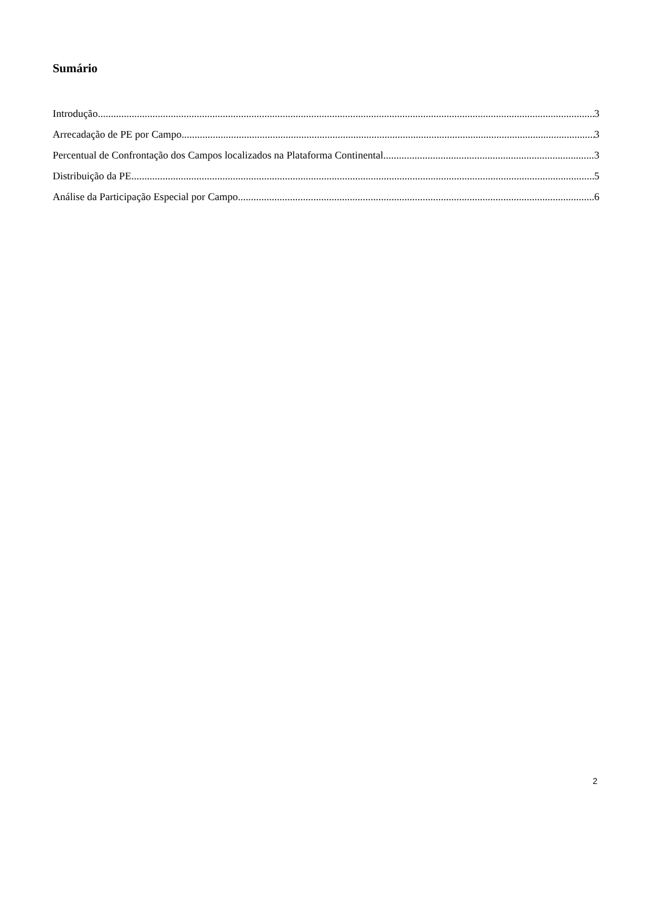Sumário
Introdução 3
Arrecadação de PE por Campo 3
Percentual de Confrontação dos Campos localizados na Plataforma Continental 3
Distribuição da PE 5
Análise da Participação Especial por Campo 6
2